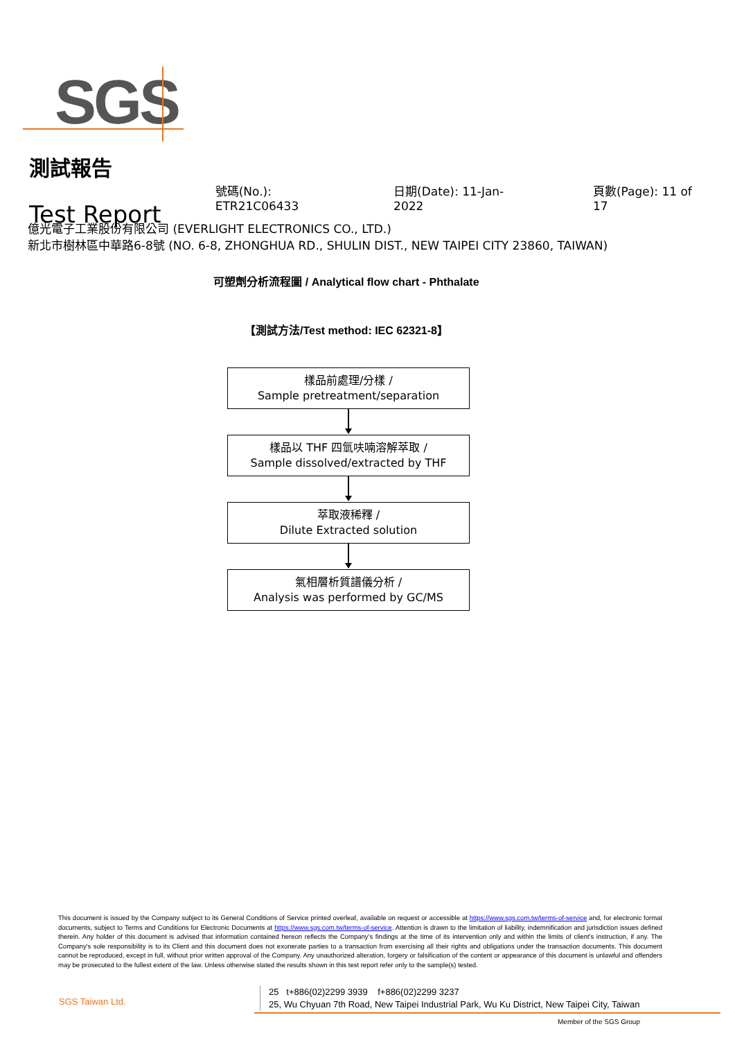SGS
測試報告
Test Report
號碼(No.): ETR21C06433
日期(Date): 11-Jan-2022
頁數(Page): 11 of 17
億光電子工業股份有限公司 (EVERLIGHT ELECTRONICS CO., LTD.)
新北市樹林區中華路6-8號 (NO. 6-8, ZHONGHUA RD., SHULIN DIST., NEW TAIPEI CITY 23860, TAIWAN)
可塑劑分析流程圖 / Analytical flow chart - Phthalate
【測試方法/Test method: IEC 62321-8】
樣品前處理/分樣 /
Sample pretreatment/separation
樣品以 THF 四氫呋喃溶解萃取 /
Sample dissolved/extracted by THF
萃取液稀釋 /
Dilute Extracted solution
氣相層析質譜儀分析 /
Analysis was performed by GC/MS
This document is issued by the Company subject to its General Conditions of Service printed overleaf, available on request or accessible at https://www.sgs.com.tw/terms-of-service and, for electronic format documents, subject to Terms and Conditions for Electronic Documents at https://www.sgs.com.tw/terms-of-service. Attention is drawn to the limitation of liability, indemnification and jurisdiction issues defined therein. Any holder of this document is advised that information contained hereon reflects the Company's findings at the time of its intervention only and within the limits of client's instruction, if any. The Company's sole responsibility is to its Client and this document does not exonerate parties to a transaction from exercising all their rights and obligations under the transaction documents. This document cannot be reproduced, except in full, without prior written approval of the Company. Any unauthorized alteration, forgery or falsification of the content or appearance of this document is unlawful and offenders may be prosecuted to the fullest extent of the law. Unless otherwise stated the results shown in this test report refer only to the sample(s) tested.
SGS Taiwan Ltd.
25 t+886(02)2299 3939 f+886(02)2299 3237
25, Wu Chyuan 7th Road, New Taipei Industrial Park, Wu Ku District, New Taipei City, Taiwan
Member of the SGS Group